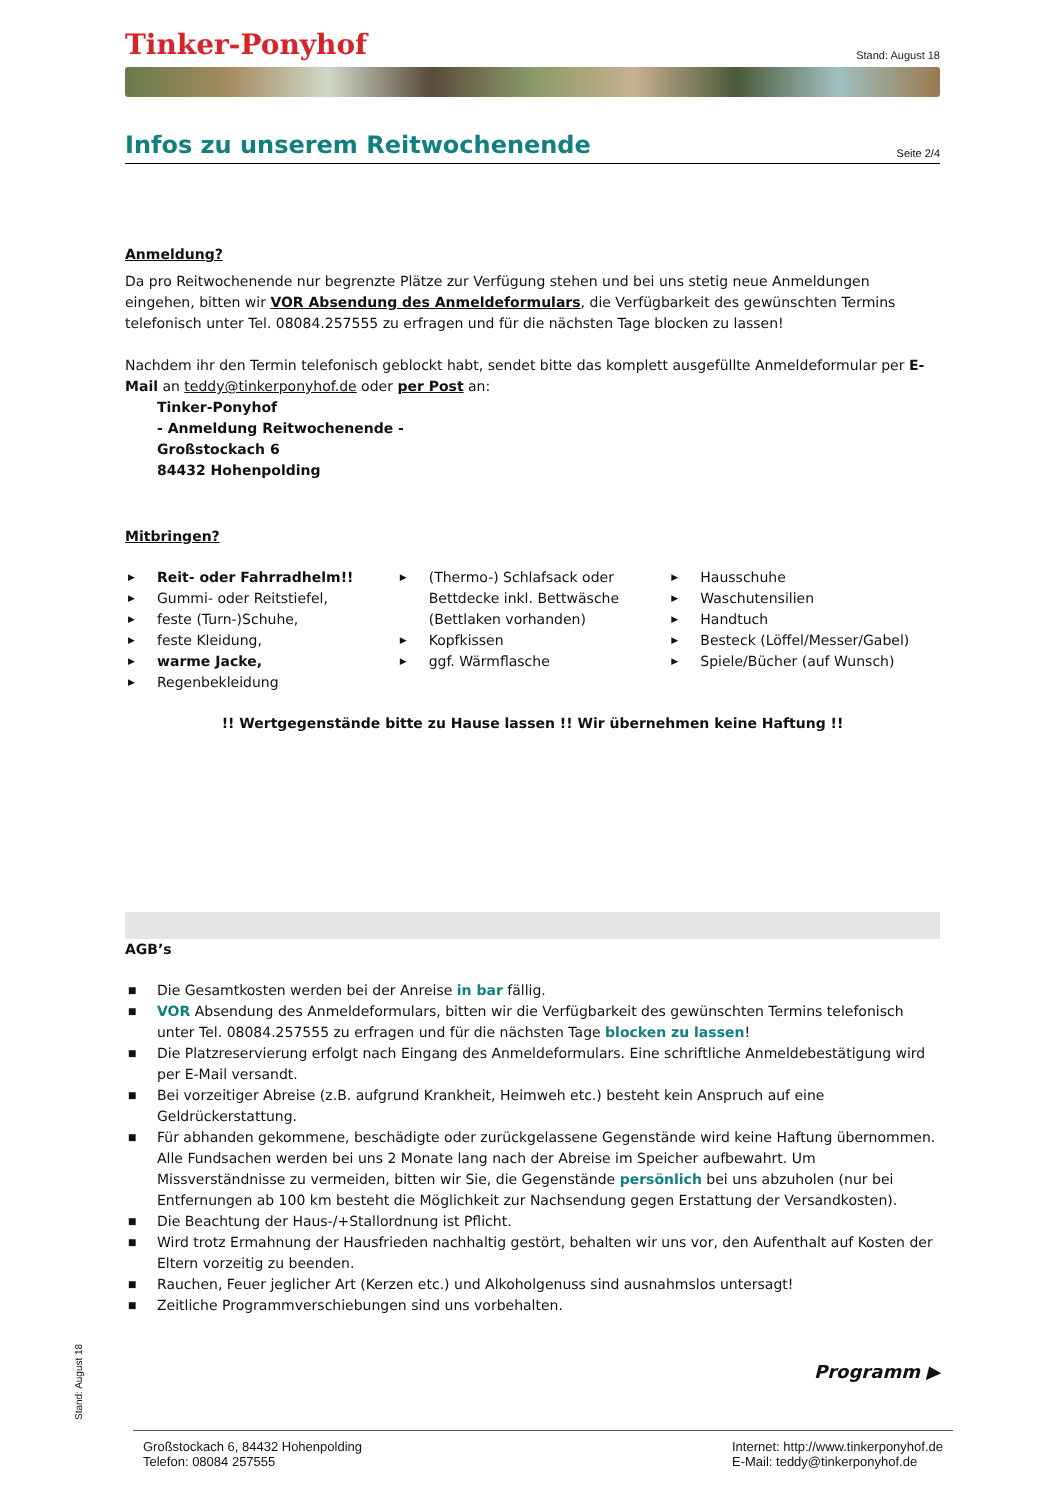Tinker-Ponyhof Stand: August 18
Infos zu unserem Reitwochenende
Seite 2/4
Anmeldung?
Da pro Reitwochenende nur begrenzte Plätze zur Verfügung stehen und bei uns stetig neue Anmeldungen eingehen, bitten wir VOR Absendung des Anmeldeformulars, die Verfügbarkeit des gewünschten Termins telefonisch unter Tel. 08084.257555 zu erfragen und für die nächsten Tage blocken zu lassen!
Nachdem ihr den Termin telefonisch geblockt habt, sendet bitte das komplett ausgefüllte Anmeldeformular per E-Mail an teddy@tinkerponyhof.de oder per Post an:
Tinker-Ponyhof
- Anmeldung Reitwochenende -
Großstockach 6
84432 Hohenpolding
Mitbringen?
▶ Reit- oder Fahrradhelm!!
▶ Gummi- oder Reitstiefel,
▶ feste (Turn-)Schuhe,
▶ feste Kleidung,
▶ warme Jacke,
▶ Regenbekleidung
▶ (Thermo-) Schlafsack oder Bettdecke inkl. Bettwäsche (Bettlaken vorhanden)
▶ Kopfkissen
▶ ggf. Wärmflasche
▶ Hausschuhe
▶ Waschutensilien
▶ Handtuch
▶ Besteck (Löffel/Messer/Gabel)
▶ Spiele/Bücher (auf Wunsch)
!! Wertgegenstände bitte zu Hause lassen !! Wir übernehmen keine Haftung !!
AGB’s
■ Die Gesamtkosten werden bei der Anreise in bar fällig.
■ VOR Absendung des Anmeldeformulars, bitten wir die Verfügbarkeit des gewünschten Termins telefonisch unter Tel. 08084.257555 zu erfragen und für die nächsten Tage blocken zu lassen!
■ Die Platzreservierung erfolgt nach Eingang des Anmeldeformulars. Eine schriftliche Anmeldebestätigung wird per E-Mail versandt.
■ Bei vorzeitiger Abreise (z.B. aufgrund Krankheit, Heimweh etc.) besteht kein Anspruch auf eine Geldrückerstattung.
■ Für abhanden gekommene, beschädigte oder zurückgelassene Gegenstände wird keine Haftung übernommen. Alle Fundsachen werden bei uns 2 Monate lang nach der Abreise im Speicher aufbewahrt. Um Missverständnisse zu vermeiden, bitten wir Sie, die Gegenstände persönlich bei uns abzuholen (nur bei Entfernungen ab 100 km besteht die Möglichkeit zur Nachsendung gegen Erstattung der Versandkosten).
■ Die Beachtung der Haus-/+Stallordnung ist Pflicht.
■ Wird trotz Ermahnung der Hausfrieden nachhaltig gestört, behalten wir uns vor, den Aufenthalt auf Kosten der Eltern vorzeitig zu beenden.
■ Rauchen, Feuer jeglicher Art (Kerzen etc.) und Alkoholgenuss sind ausnahmslos untersagt!
■ Zeitliche Programmverschiebungen sind uns vorbehalten.
Programm ▶
Stand: August 18
Großstockach 6, 84432 Hohenpolding
Telefon: 08084 257555
Internet: http://www.tinkerponyhof.de
E-Mail: teddy@tinkerponyhof.de